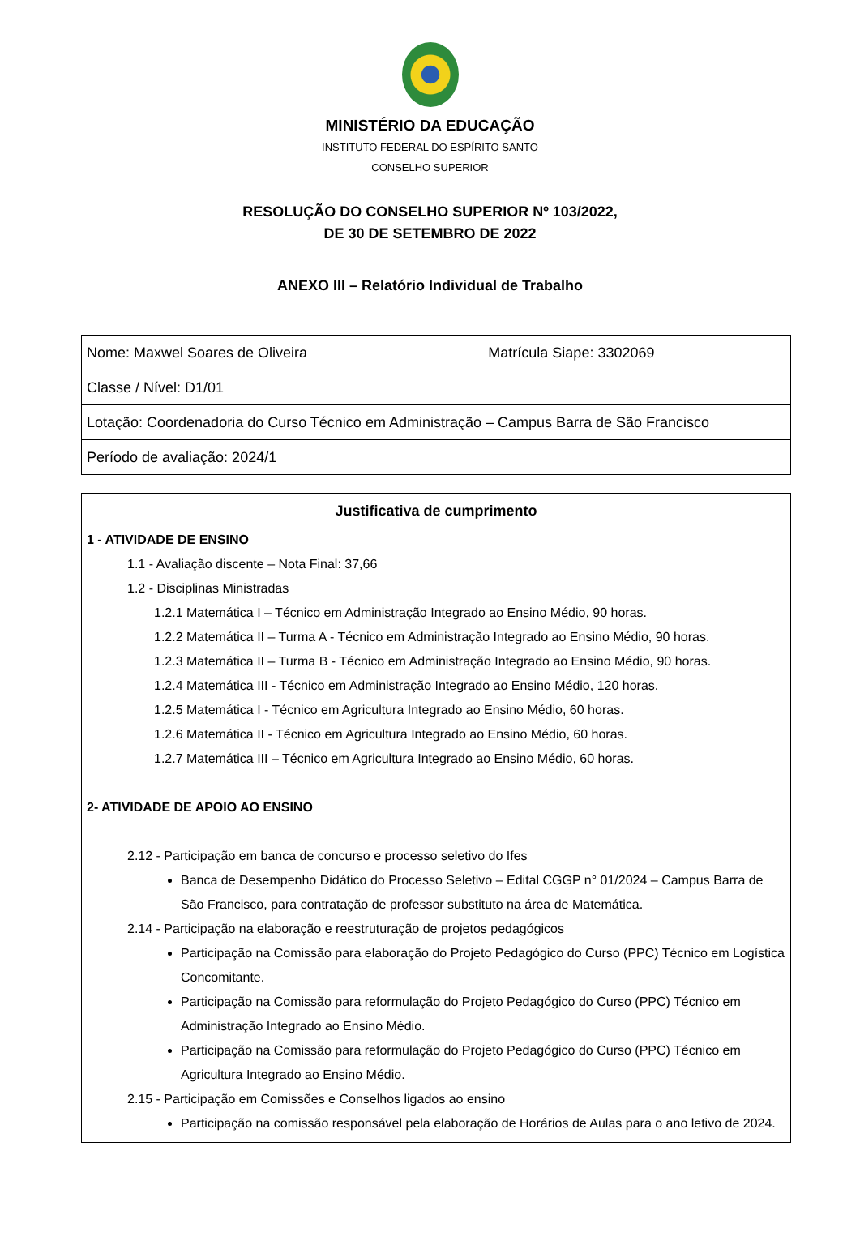MINISTÉRIO DA EDUCAÇÃO
INSTITUTO FEDERAL DO ESPÍRITO SANTO
CONSELHO SUPERIOR
RESOLUÇÃO DO CONSELHO SUPERIOR Nº 103/2022,
DE 30 DE SETEMBRO DE 2022
ANEXO III – Relatório Individual de Trabalho
| Nome: Maxwel Soares de Oliveira | Matrícula Siape: 3302069 |
| Classe / Nível: D1/01 | |
| Lotação: Coordenadoria do Curso Técnico em Administração – Campus Barra de São Francisco | |
| Período de avaliação: 2024/1 | |
Justificativa de cumprimento
1 - ATIVIDADE DE ENSINO
1.1 - Avaliação discente – Nota Final: 37,66
1.2 - Disciplinas Ministradas
1.2.1 Matemática I – Técnico em Administração Integrado ao Ensino Médio, 90 horas.
1.2.2 Matemática II – Turma A - Técnico em Administração Integrado ao Ensino Médio, 90 horas.
1.2.3 Matemática II – Turma B - Técnico em Administração Integrado ao Ensino Médio, 90 horas.
1.2.4 Matemática III - Técnico em Administração Integrado ao Ensino Médio, 120 horas.
1.2.5 Matemática I - Técnico em Agricultura Integrado ao Ensino Médio, 60 horas.
1.2.6 Matemática II - Técnico em Agricultura Integrado ao Ensino Médio, 60 horas.
1.2.7 Matemática III – Técnico em Agricultura Integrado ao Ensino Médio, 60 horas.
2- ATIVIDADE DE APOIO AO ENSINO
2.12 - Participação em banca de concurso e processo seletivo do Ifes
Banca de Desempenho Didático do Processo Seletivo – Edital CGGP n° 01/2024 – Campus Barra de São Francisco, para contratação de professor substituto na área de Matemática.
2.14 - Participação na elaboração e reestruturação de projetos pedagógicos
Participação na Comissão para elaboração do Projeto Pedagógico do Curso (PPC) Técnico em Logística Concomitante.
Participação na Comissão para reformulação do Projeto Pedagógico do Curso (PPC) Técnico em Administração Integrado ao Ensino Médio.
Participação na Comissão para reformulação do Projeto Pedagógico do Curso (PPC) Técnico em Agricultura Integrado ao Ensino Médio.
2.15 - Participação em Comissões e Conselhos ligados ao ensino
Participação na comissão responsável pela elaboração de Horários de Aulas para o ano letivo de 2024.